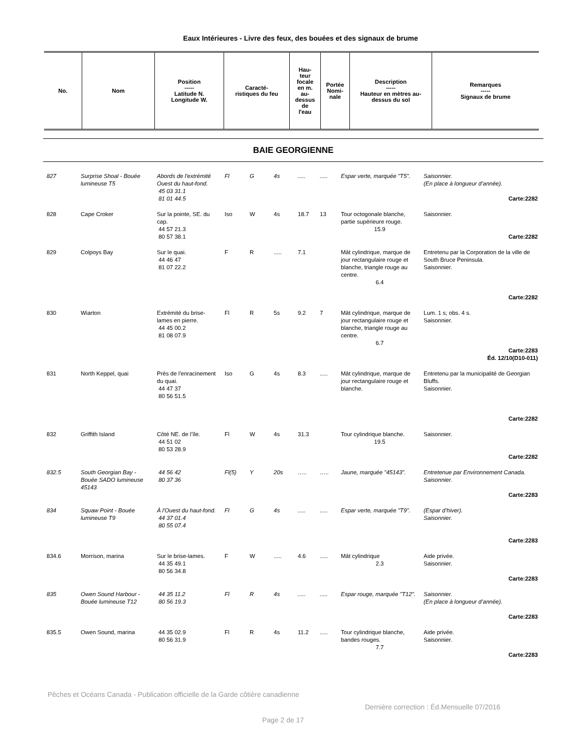Eaux Intérieures - Livre des feux, des bouées et des signaux de brume
| No. | Nom | Position ----- Latitude N. Longitude W. | Caracté- ristiques du feu | Hau- teur focale en m. au- dessus de l'eau | Portée Nomi- nale | Description ----- Hauteur en mètres au- dessus du sol | Remarques ----- Signaux de brume |
| --- | --- | --- | --- | --- | --- | --- | --- |
BAIE GEORGIENNE
| 827 | Surprise Shoal - Bouée lumineuse T5 | Abords de l'extrémité Ouest du haut-fond. 45 03 31.1 81 01 44.5 | Fl | G | 4s | ..... | ..... | Espar verte, marquée "T5". | Saisonnier. (En place à longueur d’année). Carte:2282 |
| 828 | Cape Croker | Sur la pointe, SE. du cap. 44 57 21.3 80 57 38.1 | Iso | W | 4s | 18.7 | 13 | Tour octogonale blanche, partie supérieure rouge. 15.9 | Saisonnier. Carte:2282 |
| 829 | Colpoys Bay | Sur le quai. 44 46 47 81 07 22.2 | F | R | ..... | 7.1 | | Mât cylindrique, marque de jour rectangulaire rouge et blanche, triangle rouge au centre. 6.4 | Entretenu par la Corporation de la ville de South Bruce Peninsula. Saisonnier. Carte:2282 |
| 830 | Wiarton | Extrémité du brise-lames en pierre. 44 45 00.2 81 08 07.9 | Fl | R | 5s | 9.2 | 7 | Mât cylindrique, marque de jour rectangulaire rouge et blanche, triangle rouge au centre. 6.7 | Lum. 1 s; obs. 4 s. Saisonnier. Carte:2283 Éd. 12/10(D10-011) |
| 831 | North Keppel, quai | Près de l'enracinement du quai. 44 47 37 80 56 51.5 | Iso | G | 4s | 8.3 | ..... | Mât cylindrique, marque de jour rectangulaire rouge et blanche. | Entretenu par la municipalité de Georgian Bluffs. Saisonnier. Carte:2282 |
| 832 | Griffith Island | Côté NE. de l’île. 44 51 02 80 53 28.9 | Fl | W | 4s | 31.3 | | Tour cylindrique blanche. 19.5 | Saisonnier. Carte:2282 |
| 832.5 | South Georgian Bay - Bouée SADO lumineuse 45143 | 44 56 42 80 37 36 | Fl(5) | Y | 20s | ….. | ….. | Jaune, marquée "45143". | Entretenue par Environnement Canada. Saisonnier. Carte:2283 |
| 834 | Squaw Point - Bouée lumineuse T9 | À l'Ouest du haut-fond. 44 37 01.4 80 55 07.4 | Fl | G | 4s | ..... | ..... | Espar verte, marquée "T9". | (Espar d’hiver). Saisonnier. Carte:2283 |
| 834.6 | Morrison, marina | Sur le brise-lames. 44 35 49.1 80 56 34.8 | F | W | ..... | 4.6 | ..... | Mât cylindrique 2.3 | Aide privée. Saisonnier. Carte:2283 |
| 835 | Owen Sound Harbour - Bouée lumineuse T12 | 44 35 11.2 80 56 19.3 | Fl | R | 4s | ..... | ..... | Espar rouge, marquée "T12". | Saisonnier. (En place à longueur d’année). Carte:2283 |
| 835.5 | Owen Sound, marina | 44 35 02.9 80 56 31.9 | Fl | R | 4s | 11.2 | ..... | Tour cylindrique blanche, bandes rouges. 7.7 | Aide privée. Saisonnier. Carte:2283 |
Pêches et Océans Canada - Publication officielle de la Garde côtière canadienne
Dernière correction : Éd.Mensuelle 07/2016
Page 2 de 17